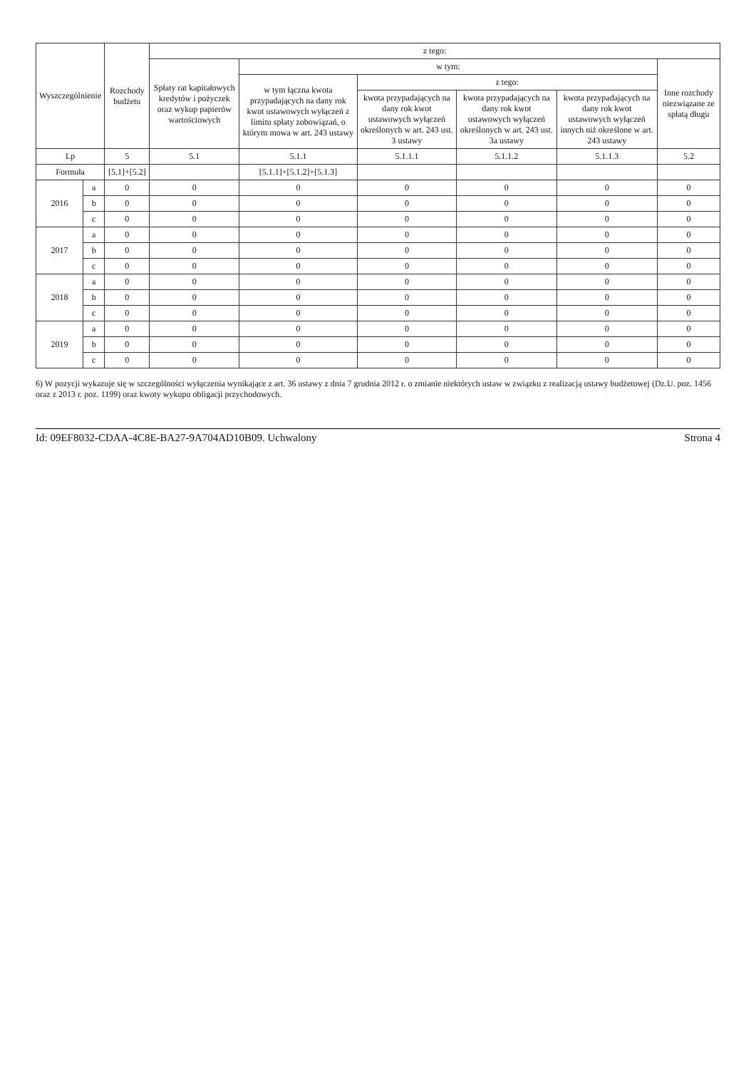| Wyszczególnienie | | Rozchody budżetu | z tego: | | | | | |
| --- | --- | --- | --- | --- | --- | --- | --- | --- |
| | | | Spłaty rat kapitałowych kredytów i pożyczek oraz wykup papierów wartościowych | w tym: | | | | Inne rozchody niezwiązane ze spłatą długu |
| | | | | w tym łączna kwota przypadających na dany rok kwot ustawowych wyłączeń z limitu spłaty zobowiązań, o którym mowa w art. 243 ustawy | z tego: | | | |
| | | | | | kwota przypadających na dany rok kwot ustawowych wyłączeń określonych w art. 243 ust. 3 ustawy | kwota przypadających na dany rok kwot ustawowych wyłączeń określonych w art. 243 ust. 3a ustawy | kwota przypadających na dany rok kwot ustawowych wyłączeń innych niż określone w art. 243 ustawy | |
| Lp | | 5 | 5.1 | 5.1.1 | 5.1.1.1 | 5.1.1.2 | 5.1.1.3 | 5.2 |
| Formuła | | [5.1]+[5.2] | | [5.1.1]+[5.1.2]+[5.1.3] | | | | |
| 2016 | a | 0 | 0 | 0 | 0 | 0 | 0 | 0 |
| | b | 0 | 0 | 0 | 0 | 0 | 0 | 0 |
| | c | 0 | 0 | 0 | 0 | 0 | 0 | 0 |
| 2017 | a | 0 | 0 | 0 | 0 | 0 | 0 | 0 |
| | b | 0 | 0 | 0 | 0 | 0 | 0 | 0 |
| | c | 0 | 0 | 0 | 0 | 0 | 0 | 0 |
| 2018 | a | 0 | 0 | 0 | 0 | 0 | 0 | 0 |
| | b | 0 | 0 | 0 | 0 | 0 | 0 | 0 |
| | c | 0 | 0 | 0 | 0 | 0 | 0 | 0 |
| 2019 | a | 0 | 0 | 0 | 0 | 0 | 0 | 0 |
| | b | 0 | 0 | 0 | 0 | 0 | 0 | 0 |
| | c | 0 | 0 | 0 | 0 | 0 | 0 | 0 |
6) W pozycji wykazuje się w szczególności wyłączenia wynikające z art. 36 ustawy z dnia 7 grudnia 2012 r. o zmianie niektórych ustaw w związku z realizacją ustawy budżetowej (Dz.U. poz. 1456 oraz z 2013 r. poz. 1199) oraz kwoty wykupu obligacji przychodowych.
Id: 09EF8032-CDAA-4C8E-BA27-9A704AD10B09. Uchwalony Strona 4